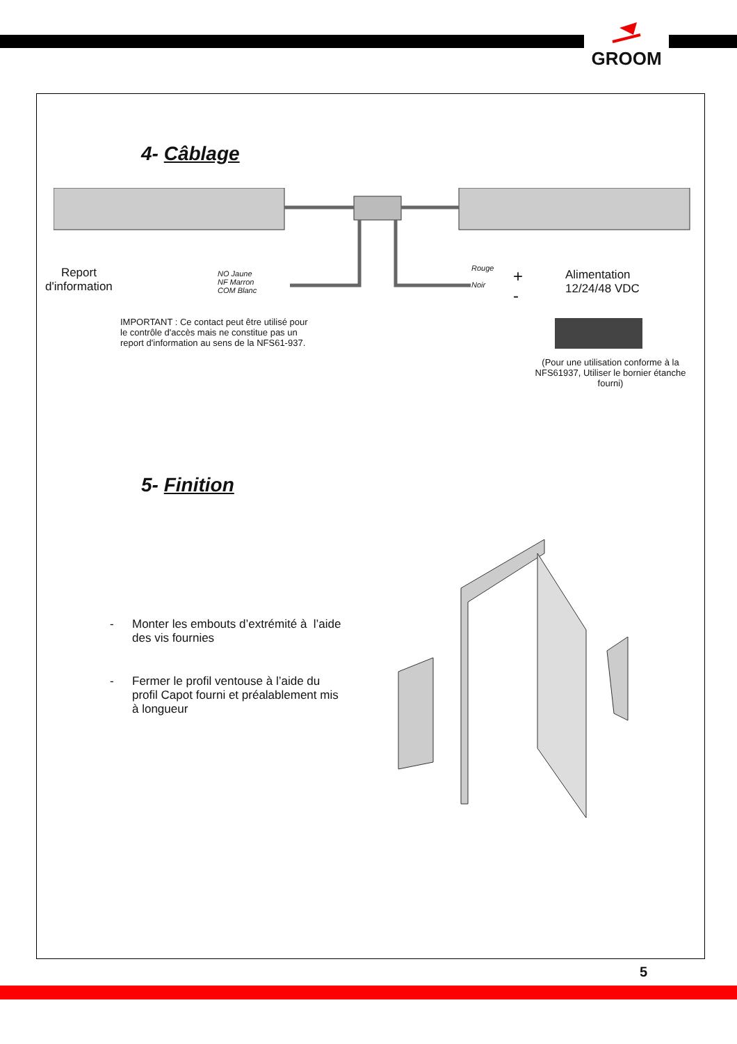GROOM
4- Câblage
Report
d'information
NO Jaune
NF Marron
COM Blanc
Rouge
Noir
+
-
Alimentation
12/24/48 VDC
IMPORTANT : Ce contact peut être utilisé pour le contrôle d'accès mais ne constitue pas un report d'information au sens de la NFS61-937.
(Pour une utilisation conforme à la NFS61937, Utiliser le bornier étanche fourni)
5- Finition
- Monter les embouts d’extrémité à l’aide des vis fournies
- Fermer le profil ventouse à l’aide du profil Capot fourni et préalablement mis à longueur
5